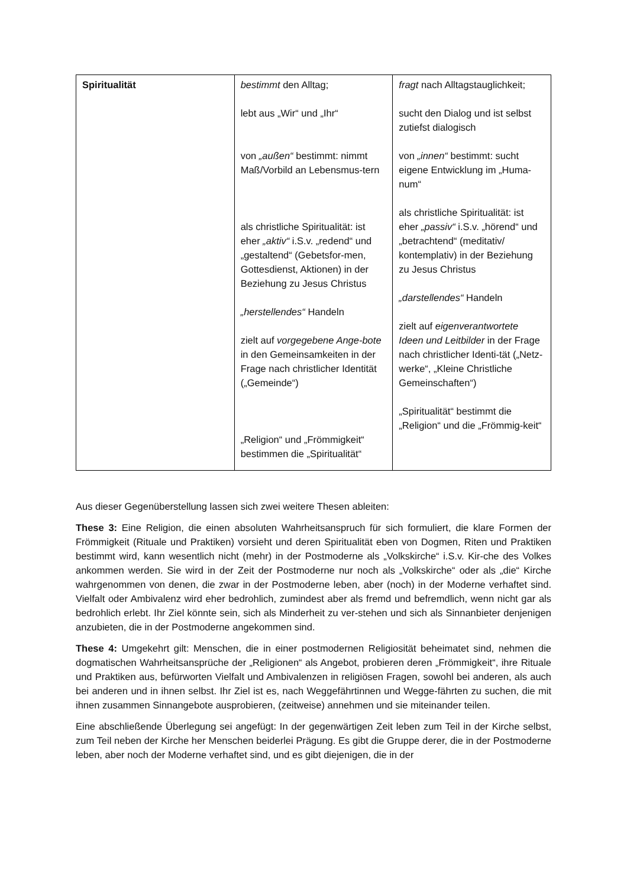| Spiritualität | bestimmt den Alltag; lebt aus „Wir“ und „Ihr“ von „außen“ bestimmt: nimmt Maß/Vorbild an Lebensmus-tern als christliche Spiritualität: ist eher „aktiv“ i.S.v. „redend“ und „gestaltend“ (Gebetsfor-men, Gottesdienst, Aktionen) in der Beziehung zu Jesus Christus „herstellendes“ Handeln zielt auf vorgegebene Ange-bote in den Gemeinsamkeiten in der Frage nach christlicher Identität („Gemeinde“) „Religion“ und „Frömmigkeit“ bestimmen die „Spiritualität“ | fragt nach Alltagstauglichkeit; sucht den Dialog und ist selbst zutiefst dialogisch von „innen“ bestimmt: sucht eigene Entwicklung im „Huma-num“ als christliche Spiritualität: ist eher „passiv“ i.S.v. „hörend“ und „betrachtend“ (meditativ/ kontemplativ) in der Beziehung zu Jesus Christus „darstellendes“ Handeln zielt auf eigenverantwortete Ideen und Leitbilder in der Frage nach christlicher Identi-tät („Netz-werke“, „Kleine Christliche Gemeinschaften“) „Spiritualität“ bestimmt die „Religion“ und die „Frömmig-keit“ |
Aus dieser Gegenüberstellung lassen sich zwei weitere Thesen ableiten:
These 3: Eine Religion, die einen absoluten Wahrheitsanspruch für sich formuliert, die klare Formen der Frömmigkeit (Rituale und Praktiken) vorsieht und deren Spiritualität eben von Dogmen, Riten und Praktiken bestimmt wird, kann wesentlich nicht (mehr) in der Postmoderne als „Volkskirche“ i.S.v. Kir-che des Volkes ankommen werden. Sie wird in der Zeit der Postmoderne nur noch als „Volkskirche“ oder als „die“ Kirche wahrgenommen von denen, die zwar in der Postmoderne leben, aber (noch) in der Moderne verhaftet sind. Vielfalt oder Ambivalenz wird eher bedrohlich, zumindest aber als fremd und befremdlich, wenn nicht gar als bedrohlich erlebt. Ihr Ziel könnte sein, sich als Minderheit zu ver-stehen und sich als Sinnanbieter denjenigen anzubieten, die in der Postmoderne angekommen sind.
These 4: Umgekehrt gilt: Menschen, die in einer postmodernen Religiosität beheimatet sind, nehmen die dogmatischen Wahrheitsansprüche der „Religionen“ als Angebot, probieren deren „Frömmigkeit“, ihre Rituale und Praktiken aus, befürworten Vielfalt und Ambivalenzen in religiösen Fragen, sowohl bei anderen, als auch bei anderen und in ihnen selbst. Ihr Ziel ist es, nach Weggefährtinnen und Wegge-fährten zu suchen, die mit ihnen zusammen Sinnangebote ausprobieren, (zeitweise) annehmen und sie miteinander teilen.
Eine abschließende Überlegung sei angefügt: In der gegenwärtigen Zeit leben zum Teil in der Kirche selbst, zum Teil neben der Kirche her Menschen beiderlei Prägung. Es gibt die Gruppe derer, die in der Postmoderne leben, aber noch der Moderne verhaftet sind, und es gibt diejenigen, die in der